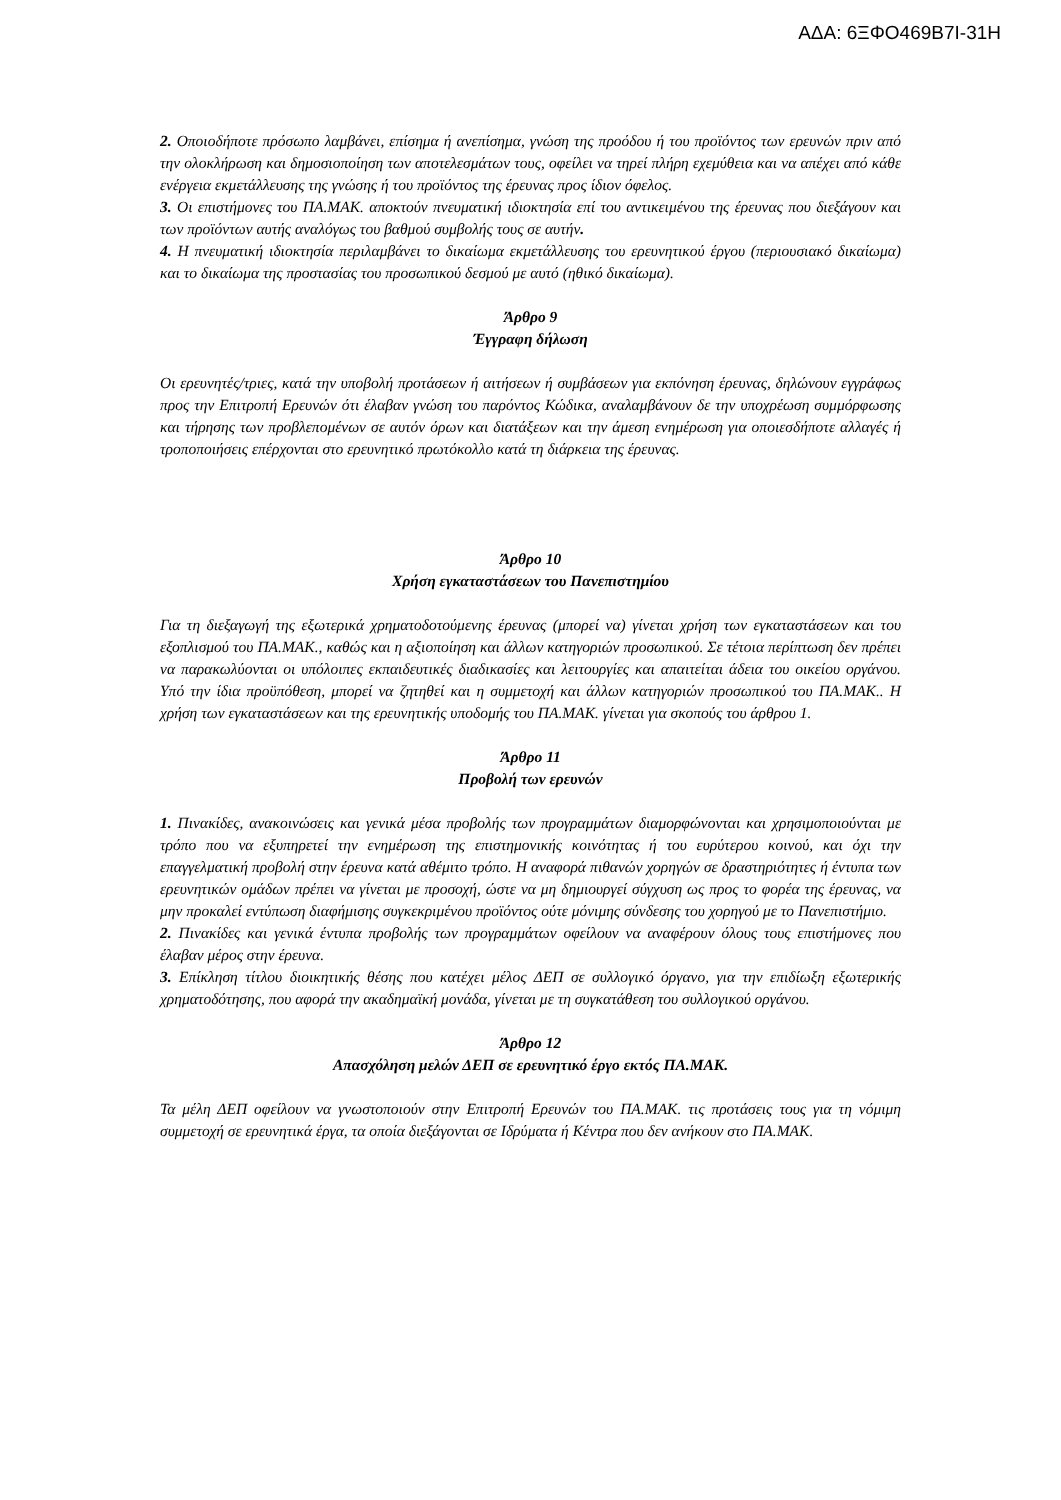ΑΔΑ: 6ΞΦΟ469Β7Ι-31Η
2. Οποιοδήποτε πρόσωπο λαμβάνει, επίσημα ή ανεπίσημα, γνώση της προόδου ή του προϊόντος των ερευνών πριν από την ολοκλήρωση και δημοσιοποίηση των αποτελεσμάτων τους, οφείλει να τηρεί πλήρη εχεμύθεια και να απέχει από κάθε ενέργεια εκμετάλλευσης της γνώσης ή του προϊόντος της έρευνας προς ίδιον όφελος.
3. Οι επιστήμονες του ΠΑ.ΜΑΚ. αποκτούν πνευματική ιδιοκτησία επί του αντικειμένου της έρευνας που διεξάγουν και των προϊόντων αυτής αναλόγως του βαθμού συμβολής τους σε αυτήν.
4. Η πνευματική ιδιοκτησία περιλαμβάνει το δικαίωμα εκμετάλλευσης του ερευνητικού έργου (περιουσιακό δικαίωμα) και το δικαίωμα της προστασίας του προσωπικού δεσμού με αυτό (ηθικό δικαίωμα).
Άρθρο 9
Έγγραφη δήλωση
Οι ερευνητές/τριες, κατά την υποβολή προτάσεων ή αιτήσεων ή συμβάσεων για εκπόνηση έρευνας, δηλώνουν εγγράφως προς την Επιτροπή Ερευνών ότι έλαβαν γνώση του παρόντος Κώδικα, αναλαμβάνουν δε την υποχρέωση συμμόρφωσης και τήρησης των προβλεπομένων σε αυτόν όρων και διατάξεων και την άμεση ενημέρωση για οποιεσδήποτε αλλαγές ή τροποποιήσεις επέρχονται στο ερευνητικό πρωτόκολλο κατά τη διάρκεια της έρευνας.
Άρθρο 10
Χρήση εγκαταστάσεων του Πανεπιστημίου
Για τη διεξαγωγή της εξωτερικά χρηματοδοτούμενης έρευνας (μπορεί να) γίνεται χρήση των εγκαταστάσεων και του εξοπλισμού του ΠΑ.ΜΑΚ., καθώς και η αξιοποίηση και άλλων κατηγοριών προσωπικού. Σε τέτοια περίπτωση δεν πρέπει να παρακωλύονται οι υπόλοιπες εκπαιδευτικές διαδικασίες και λειτουργίες και απαιτείται άδεια του οικείου οργάνου. Υπό την ίδια προϋπόθεση, μπορεί να ζητηθεί και η συμμετοχή και άλλων κατηγοριών προσωπικού του ΠΑ.ΜΑΚ.. Η χρήση των εγκαταστάσεων και της ερευνητικής υποδομής του ΠΑ.ΜΑΚ. γίνεται για σκοπούς του άρθρου 1.
Άρθρο 11
Προβολή των ερευνών
1. Πινακίδες, ανακοινώσεις και γενικά μέσα προβολής των προγραμμάτων διαμορφώνονται και χρησιμοποιούνται με τρόπο που να εξυπηρετεί την ενημέρωση της επιστημονικής κοινότητας ή του ευρύτερου κοινού, και όχι την επαγγελματική προβολή στην έρευνα κατά αθέμιτο τρόπο. Η αναφορά πιθανών χορηγών σε δραστηριότητες ή έντυπα των ερευνητικών ομάδων πρέπει να γίνεται με προσοχή, ώστε να μη δημιουργεί σύγχυση ως προς το φορέα της έρευνας, να μην προκαλεί εντύπωση διαφήμισης συγκεκριμένου προϊόντος ούτε μόνιμης σύνδεσης του χορηγού με το Πανεπιστήμιο.
2. Πινακίδες και γενικά έντυπα προβολής των προγραμμάτων οφείλουν να αναφέρουν όλους τους επιστήμονες που έλαβαν μέρος στην έρευνα.
3. Επίκληση τίτλου διοικητικής θέσης που κατέχει μέλος ΔΕΠ σε συλλογικό όργανο, για την επιδίωξη εξωτερικής χρηματοδότησης, που αφορά την ακαδημαϊκή μονάδα, γίνεται με τη συγκατάθεση του συλλογικού οργάνου.
Άρθρο 12
Απασχόληση μελών ΔΕΠ σε ερευνητικό έργο εκτός ΠΑ.ΜΑΚ.
Τα μέλη ΔΕΠ οφείλουν να γνωστοποιούν στην Επιτροπή Ερευνών του ΠΑ.ΜΑΚ. τις προτάσεις τους για τη νόμιμη συμμετοχή σε ερευνητικά έργα, τα οποία διεξάγονται σε Ιδρύματα ή Κέντρα που δεν ανήκουν στο ΠΑ.ΜΑΚ.